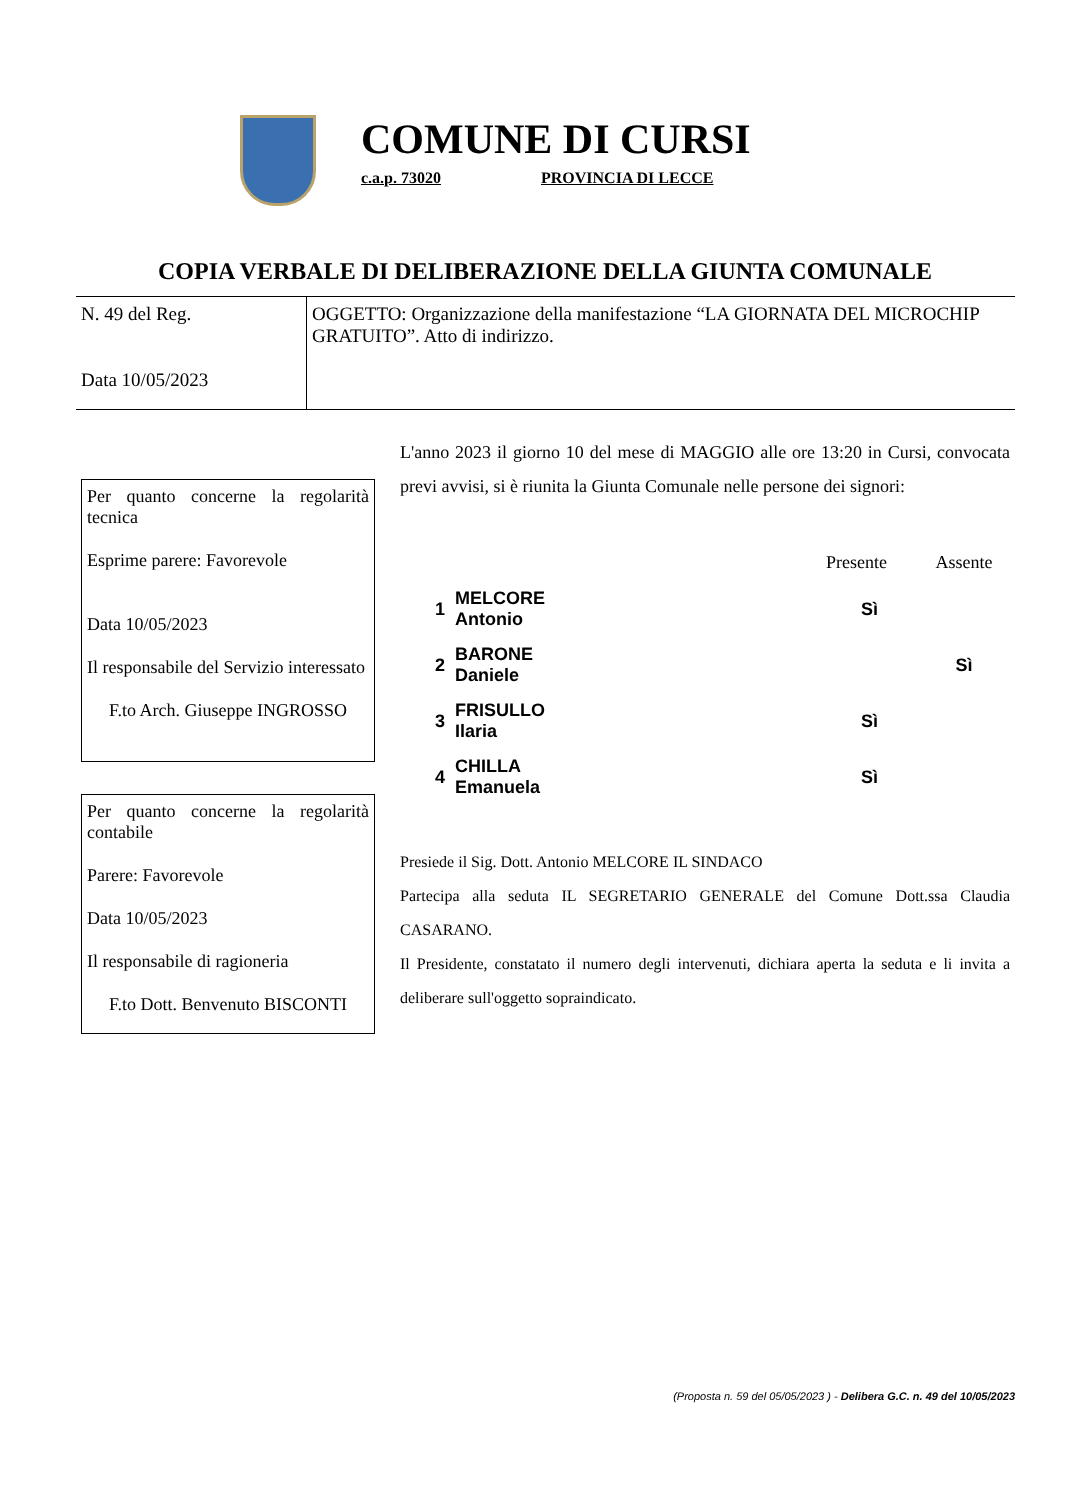COMUNE DI CURSI
c.a.p. 73020 PROVINCIA DI LECCE
COPIA VERBALE DI DELIBERAZIONE DELLA GIUNTA COMUNALE
| N. 49 del Reg. Data 10/05/2023 | OGGETTO: Organizzazione della manifestazione “LA GIORNATA DEL MICROCHIP GRATUITO”. Atto di indirizzo. |
L'anno 2023 il giorno 10 del mese di MAGGIO alle ore 13:20 in Cursi, convocata previ avvisi, si è riunita la Giunta Comunale nelle persone dei signori:
| | | Presente | Assente |
| --- | --- | --- | --- |
| 1 | MELCORE Antonio | Sì | |
| 2 | BARONE Daniele | | Sì |
| 3 | FRISULLO Ilaria | Sì | |
| 4 | CHILLA Emanuela | Sì | |
Presiede il Sig. Dott. Antonio MELCORE IL SINDACO
Partecipa alla seduta IL SEGRETARIO GENERALE del Comune Dott.ssa Claudia CASARANO.
Il Presidente, constatato il numero degli intervenuti, dichiara aperta la seduta e li invita a deliberare sull'oggetto sopraindicato.
Per quanto concerne la regolarità tecnica
Esprime parere: Favorevole
Data 10/05/2023
Il responsabile del Servizio interessato
F.to Arch. Giuseppe INGROSSO
Per quanto concerne la regolarità contabile
Parere: Favorevole
Data 10/05/2023
Il responsabile di ragioneria
F.to Dott. Benvenuto BISCONTI
(Proposta n. 59 del 05/05/2023 ) - Delibera G.C. n. 49 del 10/05/2023